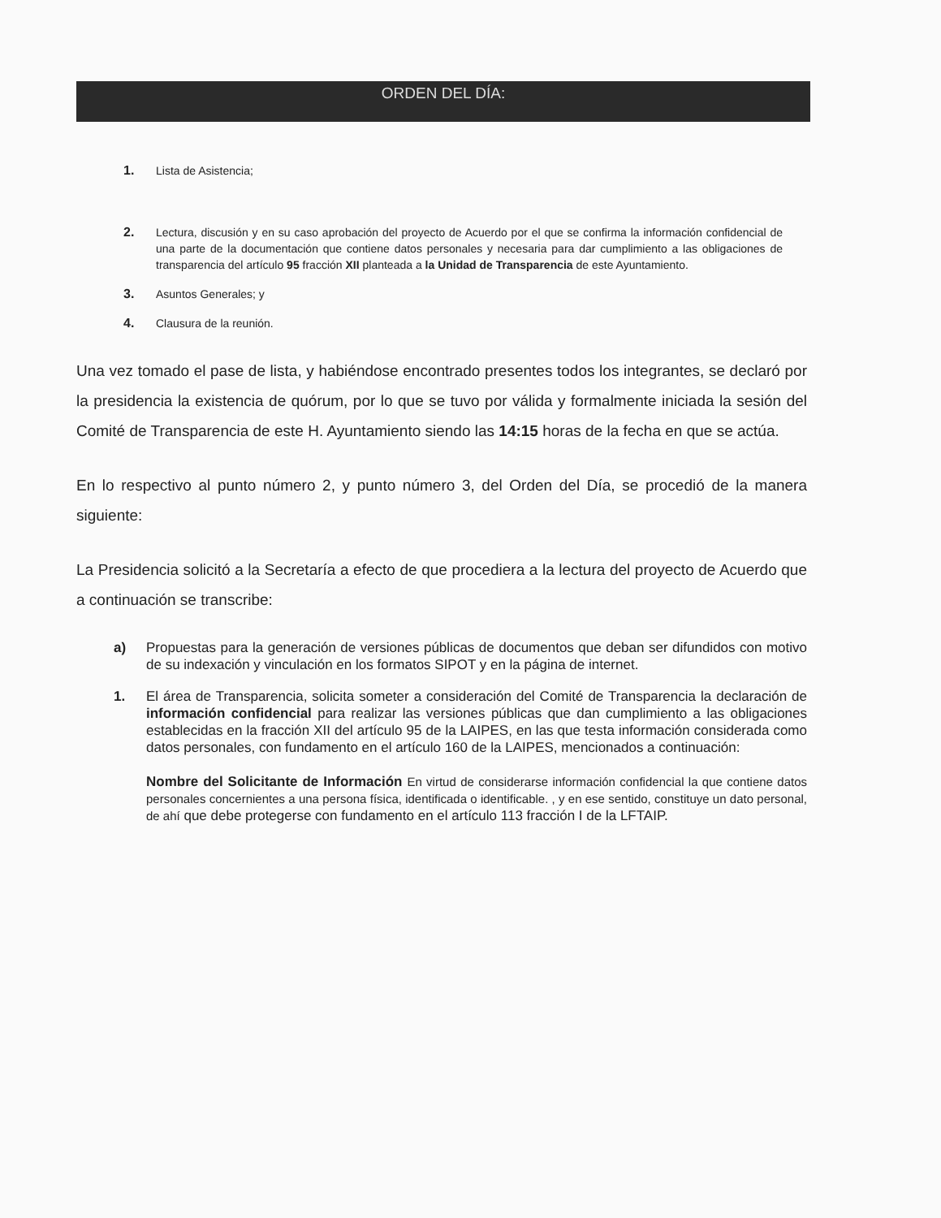ORDEN DEL DÍA:
1. Lista de Asistencia;
2. Lectura, discusión y en su caso aprobación del proyecto de Acuerdo por el que se confirma la información confidencial de una parte de la documentación que contiene datos personales y necesaria para dar cumplimiento a las obligaciones de transparencia del artículo 95 fracción XII planteada a la Unidad de Transparencia de este Ayuntamiento.
3. Asuntos Generales; y
4. Clausura de la reunión.
Una vez tomado el pase de lista, y habiéndose encontrado presentes todos los integrantes, se declaró por la presidencia la existencia de quórum, por lo que se tuvo por válida y formalmente iniciada la sesión del Comité de Transparencia de este H. Ayuntamiento siendo las 14:15 horas de la fecha en que se actúa.
En lo respectivo al punto número 2, y punto número 3, del Orden del Día, se procedió de la manera siguiente:
La Presidencia solicitó a la Secretaría a efecto de que procediera a la lectura del proyecto de Acuerdo que a continuación se transcribe:
a) Propuestas para la generación de versiones públicas de documentos que deban ser difundidos con motivo de su indexación y vinculación en los formatos SIPOT y en la página de internet.
1. El área de Transparencia, solicita someter a consideración del Comité de Transparencia la declaración de información confidencial para realizar las versiones públicas que dan cumplimiento a las obligaciones establecidas en la fracción XII del artículo 95 de la LAIPES, en las que testa información considerada como datos personales, con fundamento en el artículo 160 de la LAIPES, mencionados a continuación:
Nombre del Solicitante de Información En virtud de considerarse información confidencial la que contiene datos personales concernientes a una persona física, identificada o identificable. , y en ese sentido, constituye un dato personal, de ahí que debe protegerse con fundamento en el artículo 113 fracción I de la LFTAIP.